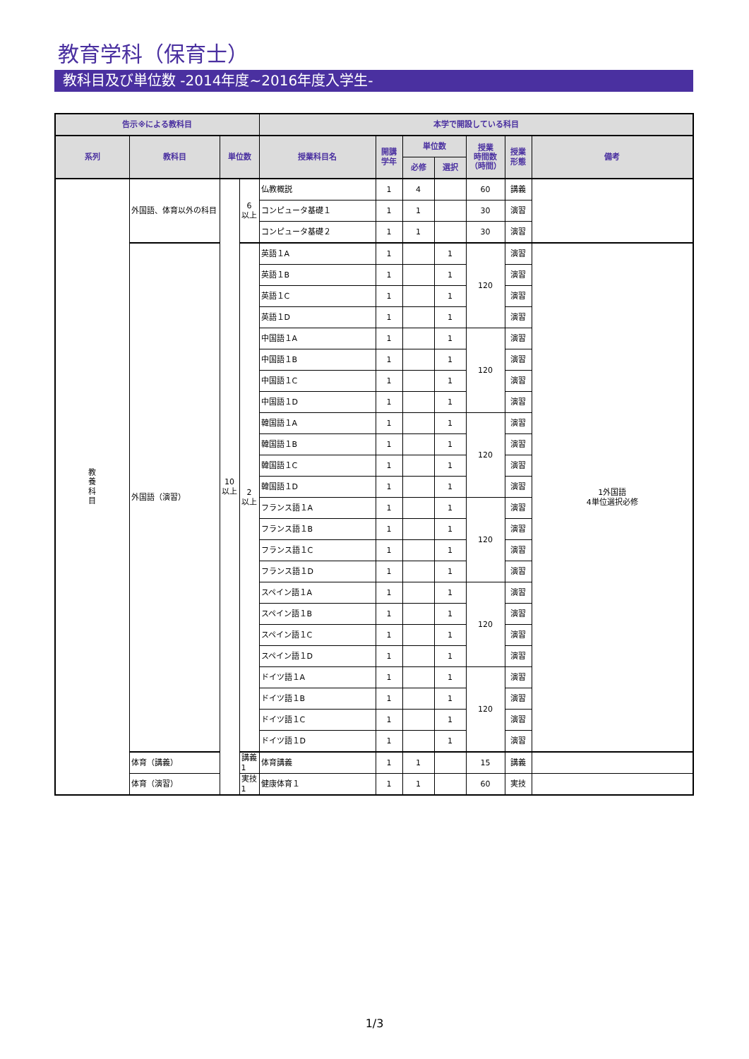教育学科（保育士）
教科目及び単位数 -2014年度~2016年度入学生-
| 告示※による教科目 | | | | 本学で開設している科目 | | | | | | |
| --- | --- | --- | --- | --- | --- | --- | --- | --- | --- | --- |
| 系列 | 教科目 | 単位数 | | 授業科目名 | 開講 学年 | 単位数 | | 授業 時間数 （時間） | 授業 形態 | 備考 |
| | | | | | | 必修 | 選択 | | | |
| 教 養 科 目 | 外国語、体育以外の科目 | 10 以上 | 6 以上 | 仏教概説 | 1 | 4 | | 60 | 講義 | |
| | | | | コンピュータ基礎１ | 1 | 1 | | 30 | 演習 | |
| | | | | コンピュータ基礎２ | 1 | 1 | | 30 | 演習 | |
| | 外国語（演習） | | 2 以上 | 英語１A | 1 | | 1 | 120 | 演習 | 1外国語 4単位選択必修 |
| | | | | 英語１B | 1 | | 1 | | 演習 | |
| | | | | 英語１C | 1 | | 1 | | 演習 | |
| | | | | 英語１D | 1 | | 1 | | 演習 | |
| | | | | 中国語１A | 1 | | 1 | 120 | 演習 | |
| | | | | 中国語１B | 1 | | 1 | | 演習 | |
| | | | | 中国語１C | 1 | | 1 | | 演習 | |
| | | | | 中国語１D | 1 | | 1 | | 演習 | |
| | | | | 韓国語１A | 1 | | 1 | 120 | 演習 | |
| | | | | 韓国語１B | 1 | | 1 | | 演習 | |
| | | | | 韓国語１C | 1 | | 1 | | 演習 | |
| | | | | 韓国語１D | 1 | | 1 | | 演習 | |
| | | | | フランス語１A | 1 | | 1 | 120 | 演習 | |
| | | | | フランス語１B | 1 | | 1 | | 演習 | |
| | | | | フランス語１C | 1 | | 1 | | 演習 | |
| | | | | フランス語１D | 1 | | 1 | | 演習 | |
| | | | | スペイン語１A | 1 | | 1 | 120 | 演習 | |
| | | | | スペイン語１B | 1 | | 1 | | 演習 | |
| | | | | スペイン語１C | 1 | | 1 | | 演習 | |
| | | | | スペイン語１D | 1 | | 1 | | 演習 | |
| | | | | ドイツ語１A | 1 | | 1 | 120 | 演習 | |
| | | | | ドイツ語１B | 1 | | 1 | | 演習 | |
| | | | | ドイツ語１C | 1 | | 1 | | 演習 | |
| | | | | ドイツ語１D | 1 | | 1 | | 演習 | |
| | 体育（講義） | | 講義 1 | 体育講義 | 1 | 1 | | 15 | 講義 | |
| | 体育（演習） | | 実技 1 | 健康体育１ | 1 | 1 | | 60 | 実技 | |
1/3